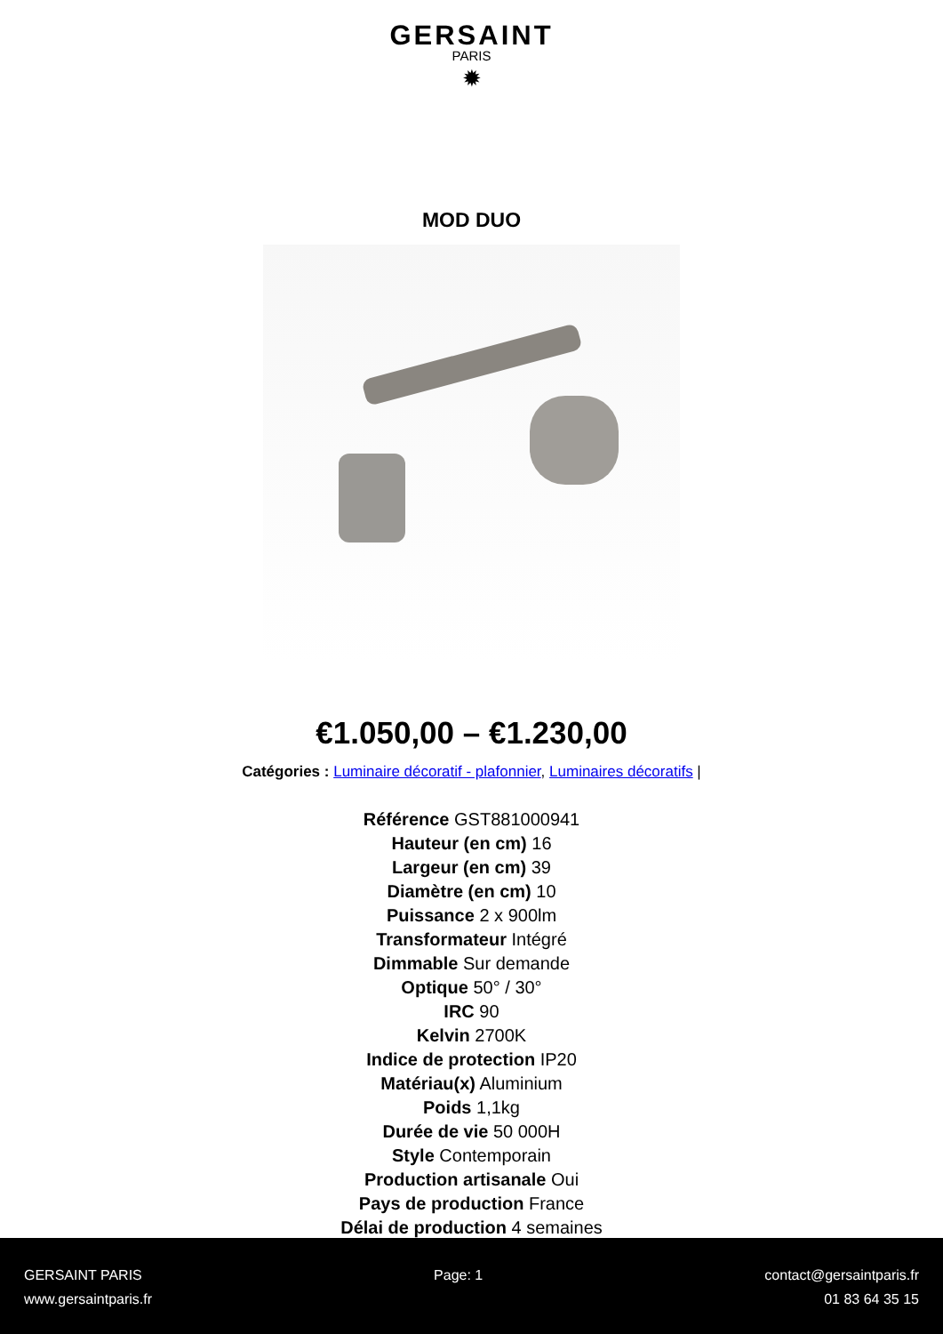GERSAINT
PARIS
✹
MOD DUO
€1.050,00 – €1.230,00
Catégories : Luminaire décoratif - plafonnier, Luminaires décoratifs |
Référence GST881000941
Hauteur (en cm) 16
Largeur (en cm) 39
Diamètre (en cm) 10
Puissance 2 x 900lm
Transformateur Intégré
Dimmable Sur demande
Optique 50° / 30°
IRC 90
Kelvin 2700K
Indice de protection IP20
Matériau(x) Aluminium
Poids 1,1kg
Durée de vie 50 000H
Style Contemporain
Production artisanale Oui
Pays de production France
Délai de production 4 semaines
GERSAINT PARIS
www.gersaintparis.fr
Page: 1 contact@gersaintparis.fr
01 83 64 35 15